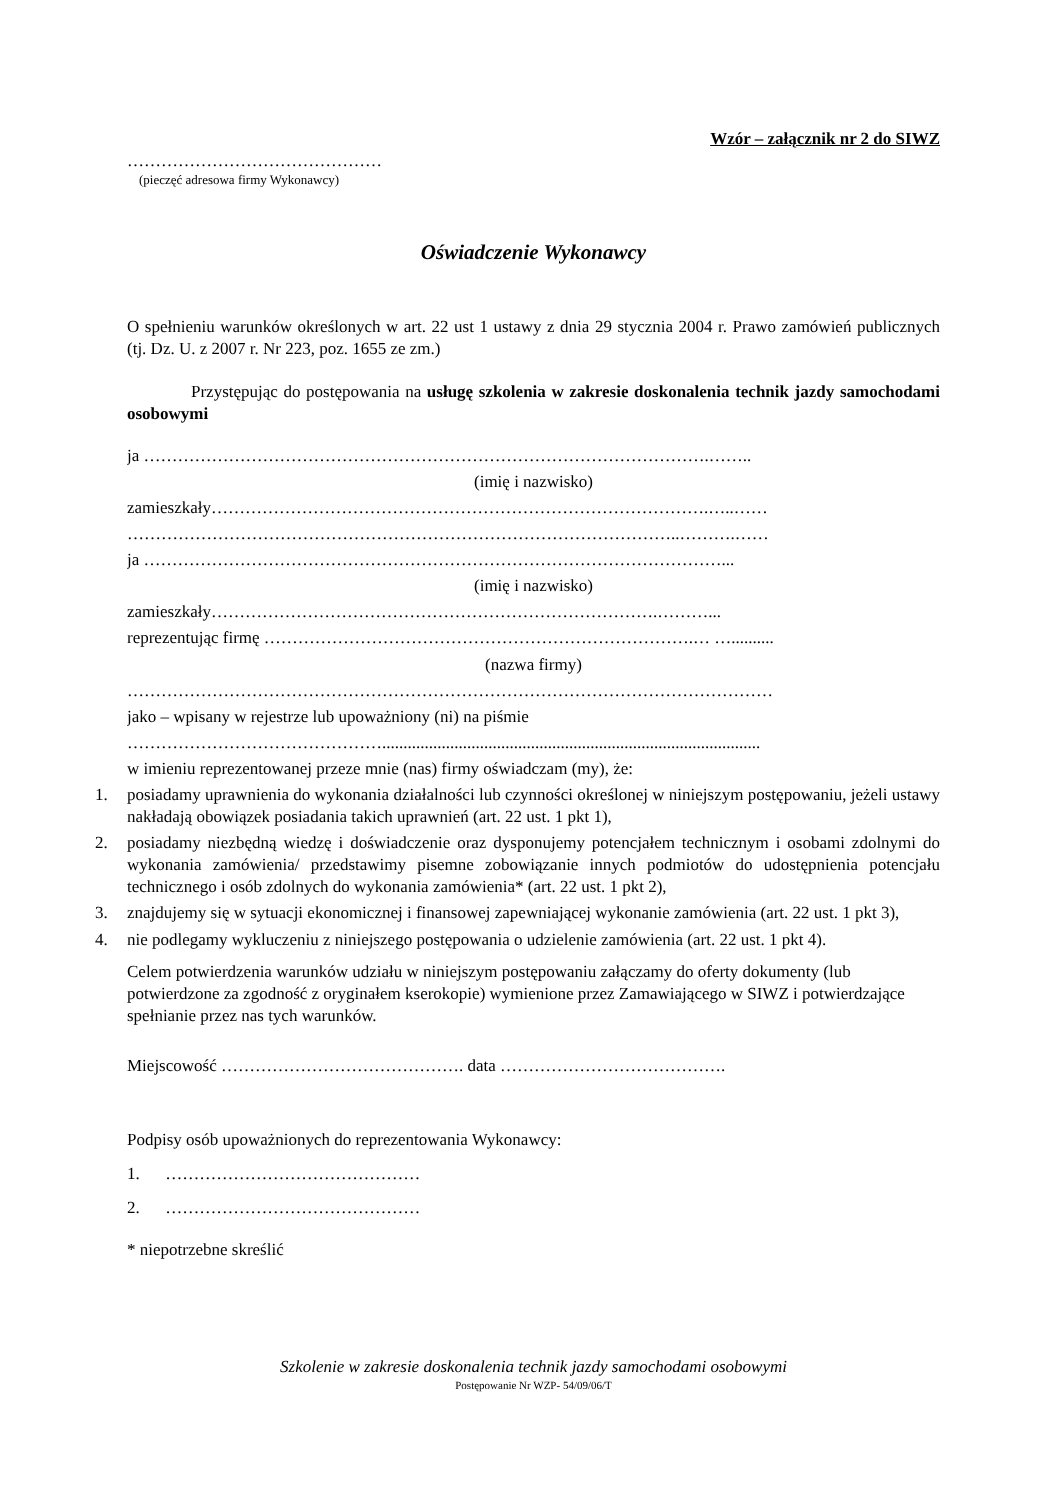Wzór – załącznik nr 2 do SIWZ
………………………………………
(pieczęć adresowa firmy Wykonawcy)
Oświadczenie Wykonawcy
O spełnieniu warunków określonych w art. 22 ust 1 ustawy z dnia 29 stycznia 2004 r. Prawo zamówień publicznych (tj. Dz. U. z 2007 r. Nr 223, poz. 1655 ze zm.)
Przystępując do postępowania na usługę szkolenia w zakresie doskonalenia technik jazdy samochodami osobowymi
ja ……………………………………………………………………………………….……..
(imię i nazwisko)
zamieszkały…………………………………………………………………………….…..……
……………………………………………………………………………………..……….……
ja …………………………………………………………………………………………...
(imię i nazwisko)
zamieszkały…………………………………………………………………….………...
reprezentując firmę ………………………………………………………………….… …..........
(nazwa firmy)
……………………………………………………………………………………………………
jako – wpisany w rejestrze lub upoważniony (ni) na piśmie
……………………………………….........................................................................................
w imieniu reprezentowanej przeze mnie (nas) firmy oświadczam (my), że:
1. posiadamy uprawnienia do wykonania działalności lub czynności określonej w niniejszym postępowaniu, jeżeli ustawy nakładają obowiązek posiadania takich uprawnień (art. 22 ust. 1 pkt 1),
2. posiadamy niezbędną wiedzę i doświadczenie oraz dysponujemy potencjałem technicznym i osobami zdolnymi do wykonania zamówienia/ przedstawimy pisemne zobowiązanie innych podmiotów do udostępnienia potencjału technicznego i osób zdolnych do wykonania zamówienia* (art. 22 ust. 1 pkt 2),
3. znajdujemy się w sytuacji ekonomicznej i finansowej zapewniającej wykonanie zamówienia (art. 22 ust. 1 pkt 3),
4. nie podlegamy wykluczeniu z niniejszego postępowania o udzielenie zamówienia (art. 22 ust. 1 pkt 4).
Celem potwierdzenia warunków udziału w niniejszym postępowaniu załączamy do oferty dokumenty (lub potwierdzone za zgodność z oryginałem kserokopie) wymienione przez Zamawiającego w SIWZ i potwierdzające spełnianie przez nas tych warunków.
Miejscowość ……………………………………. data ………………………………….
Podpisy osób upoważnionych do reprezentowania Wykonawcy:
1. ………………………………………
2. ………………………………………
* niepotrzebne skreślić
Szkolenie w zakresie doskonalenia technik jazdy samochodami osobowymi
Postępowanie Nr WZP- 54/09/06/T